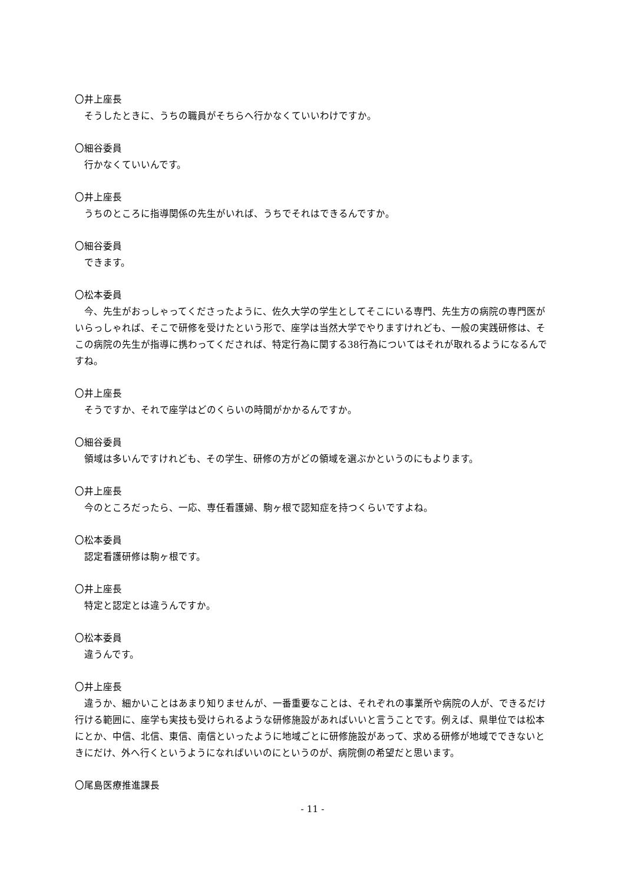〇井上座長
そうしたときに、うちの職員がそちらへ行かなくていいわけですか。
〇細谷委員
行かなくていいんです。
〇井上座長
うちのところに指導関係の先生がいれば、うちでそれはできるんですか。
〇細谷委員
できます。
〇松本委員
今、先生がおっしゃってくださったように、佐久大学の学生としてそこにいる専門、先生方の病院の専門医がいらっしゃれば、そこで研修を受けたという形で、座学は当然大学でやりますけれども、一般の実践研修は、そこの病院の先生が指導に携わってくだされば、特定行為に関する38行為についてはそれが取れるようになるんですね。
〇井上座長
そうですか、それで座学はどのくらいの時間がかかるんですか。
〇細谷委員
領域は多いんですけれども、その学生、研修の方がどの領域を選ぶかというのにもよります。
〇井上座長
今のところだったら、一応、専任看護婦、駒ヶ根で認知症を持つくらいですよね。
〇松本委員
認定看護研修は駒ヶ根です。
〇井上座長
特定と認定とは違うんですか。
〇松本委員
違うんです。
〇井上座長
違うか、細かいことはあまり知りませんが、一番重要なことは、それぞれの事業所や病院の人が、できるだけ行ける範囲に、座学も実技も受けられるような研修施設があればいいと言うことです。例えば、県単位では松本にとか、中信、北信、東信、南信といったように地域ごとに研修施設があって、求める研修が地域でできないときにだけ、外へ行くというようになればいいのにというのが、病院側の希望だと思います。
〇尾島医療推進課長
- 11 -